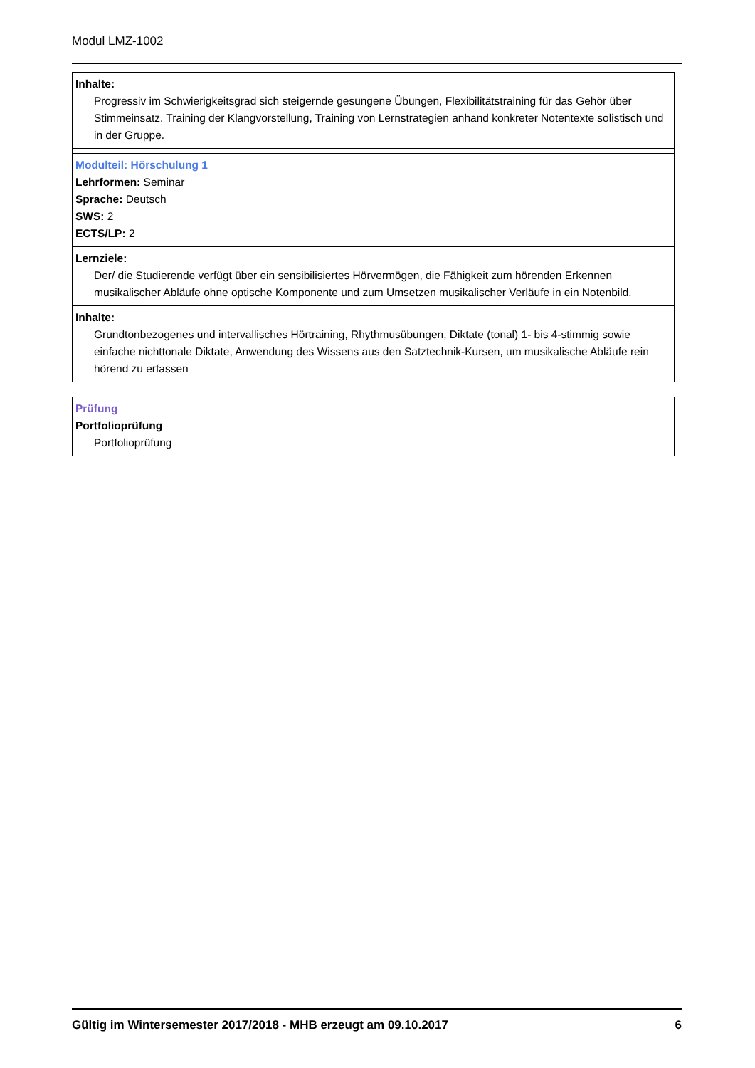Modul LMZ-1002
Inhalte:
Progressiv im Schwierigkeitsgrad sich steigernde gesungene Übungen, Flexibilitätstraining für das Gehör über Stimmeinsatz. Training der Klangvorstellung, Training von Lernstrategien anhand konkreter Notentexte solistisch und in der Gruppe.
Modulteil: Hörschulung 1
Lehrformen: Seminar
Sprache: Deutsch
SWS: 2
ECTS/LP: 2
Lernziele:
Der/ die Studierende verfügt über ein sensibilisiertes Hörvermögen, die Fähigkeit zum hörenden Erkennen musikalischer Abläufe ohne optische Komponente und zum Umsetzen musikalischer Verläufe in ein Notenbild.
Inhalte:
Grundtonbezogenes und intervallisches Hörtraining, Rhythmusübungen, Diktate (tonal) 1- bis 4-stimmig sowie einfache nichttonale Diktate, Anwendung des Wissens aus den Satztechnik-Kursen, um musikalische Abläufe rein hörend zu erfassen
Prüfung
Portfolioprüfung
Portfolioprüfung
Gültig im Wintersemester 2017/2018 - MHB erzeugt am 09.10.2017 6